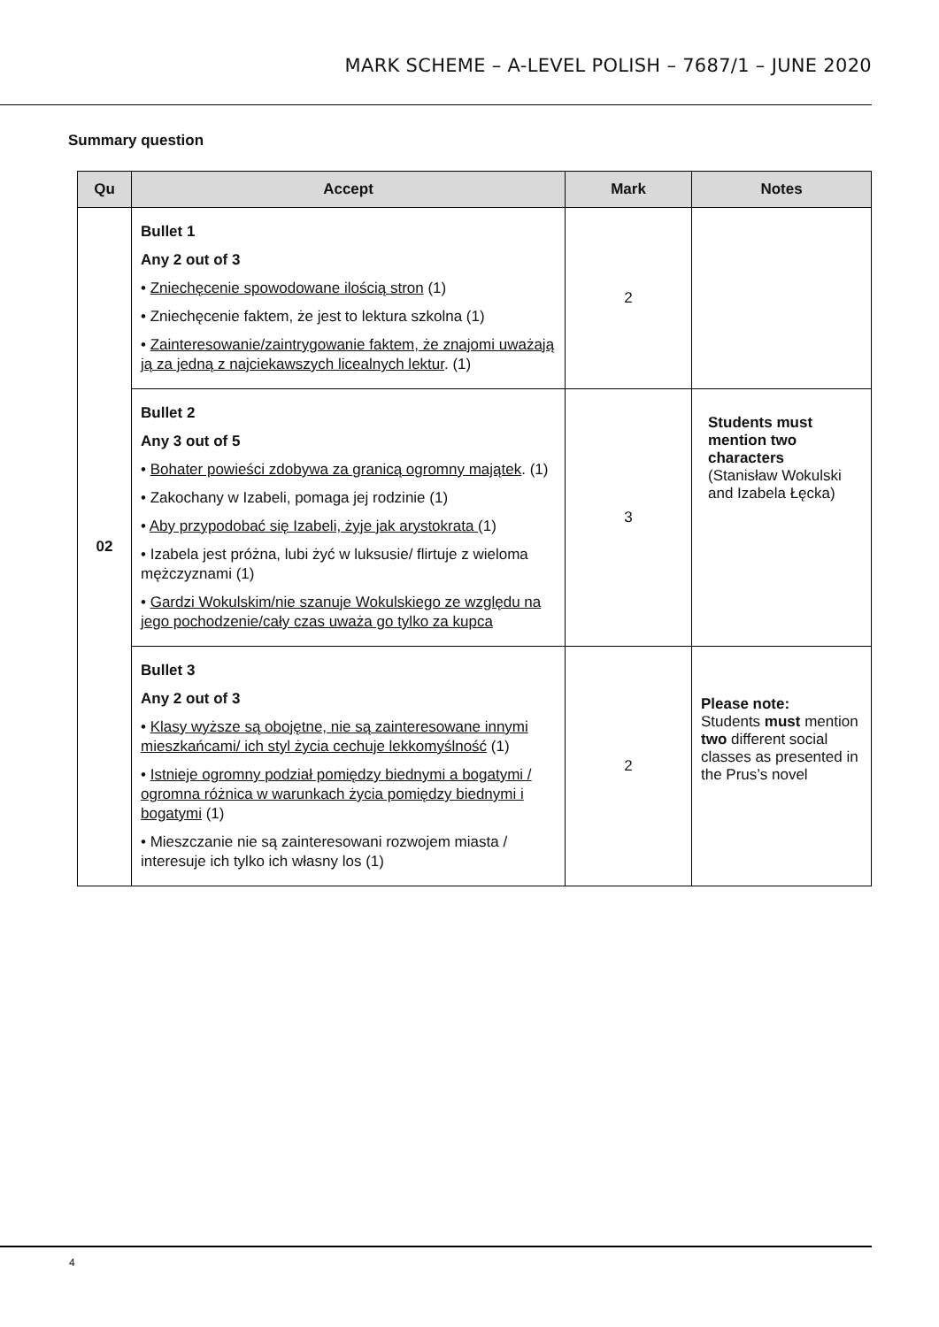MARK SCHEME – A-LEVEL POLISH – 7687/1 – JUNE 2020
Summary question
| Qu | Accept | Mark | Notes |
| --- | --- | --- | --- |
| 02 | Bullet 1 Any 2 out of 3 • Zniechęcenie spowodowane ilością stron (1) • Zniechęcenie faktem, że jest to lektura szkolna (1) • Zainteresowanie/zaintrygowanie faktem, że znajomi uważają ją za jedną z najciekawszych licealnych lektur . (1) | 2 | |
| | Bullet 2 Any 3 out of 5 • Bohater powieści zdobywa za granicą ogromny majątek . (1) • Zakochany w Izabeli, pomaga jej rodzinie (1) • Aby przypodobać się Izabeli, żyje jak arystokrata (1) • Izabela jest próżna, lubi żyć w luksusie/ flirtuje z wieloma mężczyznami (1) • Gardzi Wokulskim/nie szanuje Wokulskiego ze względu na jego pochodzenie/cały czas uważa go tylko za kupca | 3 | Students must mention two characters (Stanisław Wokulski and Izabela Łęcka) |
| | Bullet 3 Any 2 out of 3 • Klasy wyższe są obojętne, nie są zainteresowane innymi mieszkańcami/ ich styl życia cechuje lekkomyślność (1) • Istnieje ogromny podział pomiędzy biednymi a bogatymi / ogromna różnica w warunkach życia pomiędzy biednymi i bogatymi (1) • Mieszczanie nie są zainteresowani rozwojem miasta / interesuje ich tylko ich własny los (1) | 2 | Please note: Students must mention two different social classes as presented in the Prus’s novel |
4